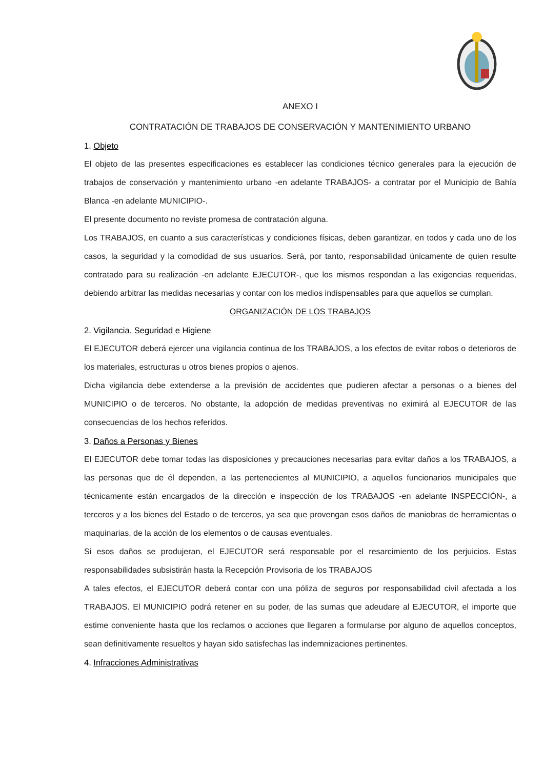ANEXO I
CONTRATACIÓN DE TRABAJOS DE CONSERVACIÓN Y MANTENIMIENTO URBANO
1. Objeto
El objeto de las presentes especificaciones es establecer las condiciones técnico generales para la ejecución de trabajos de conservación y mantenimiento urbano -en adelante TRABAJOS- a contratar por el Municipio de Bahía Blanca -en adelante MUNICIPIO-.
El presente documento no reviste promesa de contratación alguna.
Los TRABAJOS, en cuanto a sus características y condiciones físicas, deben garantizar, en todos y cada uno de los casos, la seguridad y la comodidad de sus usuarios. Será, por tanto, responsabilidad únicamente de quien resulte contratado para su realización -en adelante EJECUTOR-, que los mismos respondan a las exigencias requeridas, debiendo arbitrar las medidas necesarias y contar con los medios indispensables para que aquellos se cumplan.
ORGANIZACIÓN DE LOS TRABAJOS
2. Vigilancia, Seguridad e Higiene
El EJECUTOR deberá ejercer una vigilancia continua de los TRABAJOS, a los efectos de evitar robos o deterioros de los materiales, estructuras u otros bienes propios o ajenos.
Dicha vigilancia debe extenderse a la previsión de accidentes que pudieren afectar a personas o a bienes del MUNICIPIO o de terceros. No obstante, la adopción de medidas preventivas no eximirá al EJECUTOR de las consecuencias de los hechos referidos.
3. Daños a Personas y Bienes
El EJECUTOR debe tomar todas las disposiciones y precauciones necesarias para evitar daños a los TRABAJOS, a las personas que de él dependen, a las pertenecientes al MUNICIPIO, a aquellos funcionarios municipales que técnicamente están encargados de la dirección e inspección de los TRABAJOS -en adelante INSPECCIÓN-, a terceros y a los bienes del Estado o de terceros, ya sea que provengan esos daños de maniobras de herramientas o maquinarias, de la acción de los elementos o de causas eventuales.
Si esos daños se produjeran, el EJECUTOR será responsable por el resarcimiento de los perjuicios. Estas responsabilidades subsistirán hasta la Recepción Provisoria de los TRABAJOS
A tales efectos, el EJECUTOR deberá contar con una póliza de seguros por responsabilidad civil afectada a los TRABAJOS. El MUNICIPIO podrá retener en su poder, de las sumas que adeudare al EJECUTOR, el importe que estime conveniente hasta que los reclamos o acciones que llegaren a formularse por alguno de aquellos conceptos, sean definitivamente resueltos y hayan sido satisfechas las indemnizaciones pertinentes.
4. Infracciones Administrativas